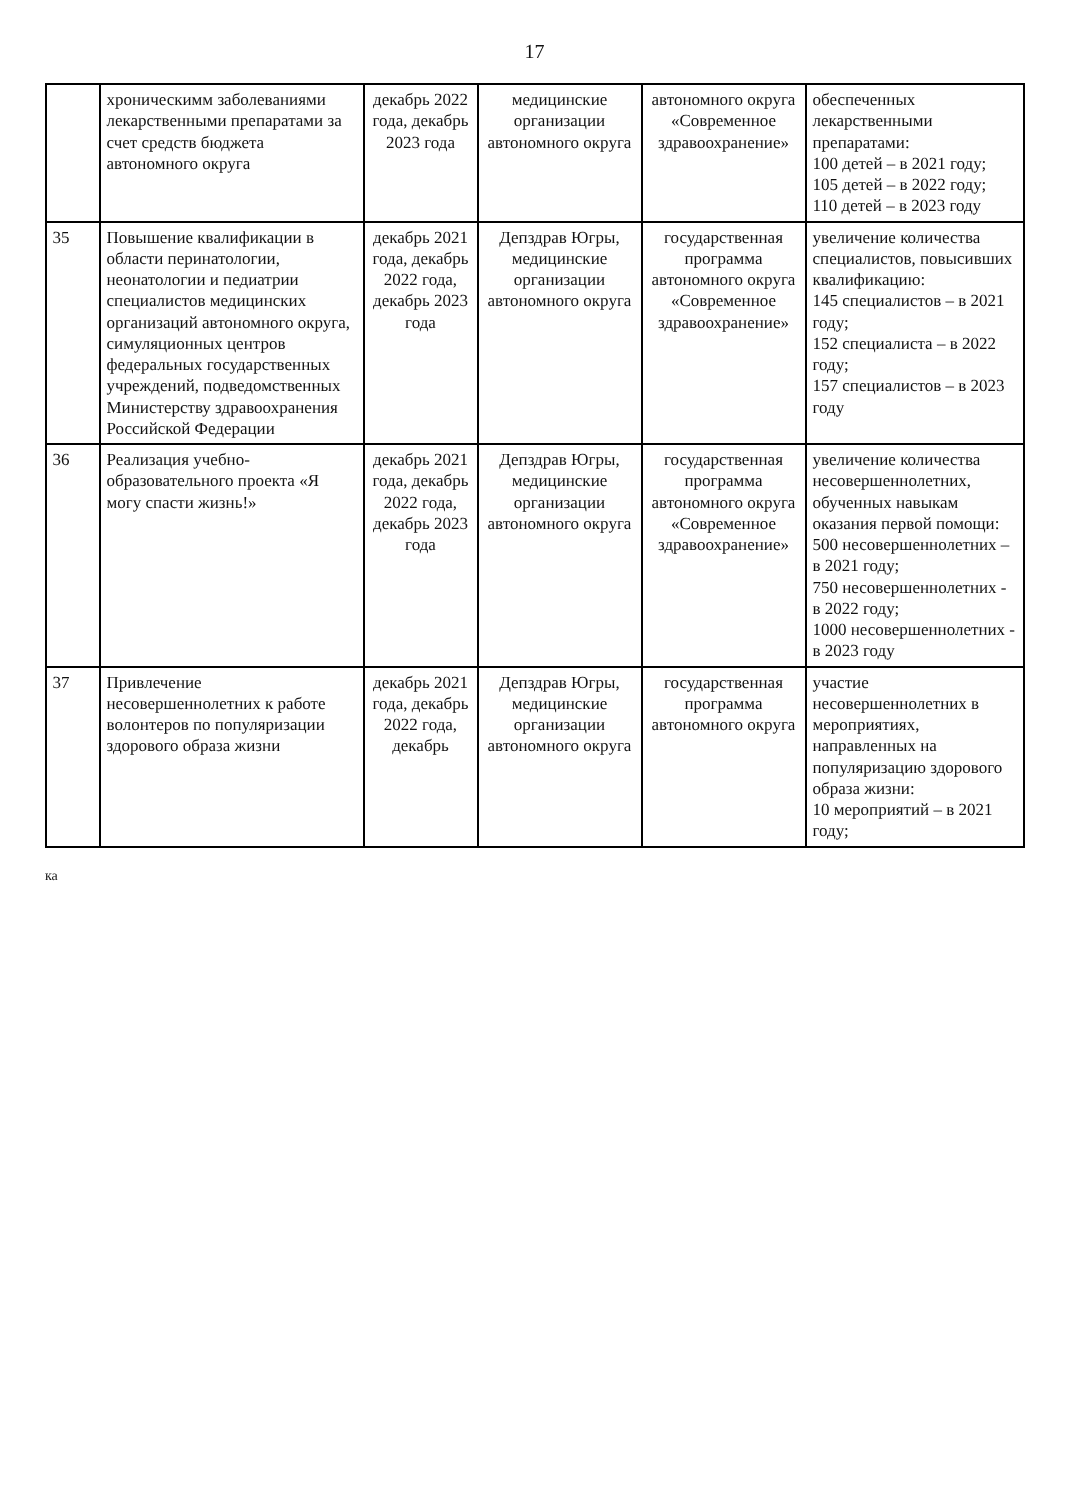17
| | хроническимм заболеваниями лекарственными препаратами за счет средств бюджета автономного округа | декабрь 2022 года, декабрь 2023 года | медицинские организации автономного округа | автономного округа «Современное здравоохранение» | обеспеченных лекарственными препаратами: 100 детей – в 2021 году; 105 детей – в 2022 году; 110 детей – в 2023 году |
| 35 | Повышение квалификации в области перинатологии, неонатологии и педиатрии специалистов медицинских организаций автономного округа, симуляционных центров федеральных государственных учреждений, подведомственных Министерству здравоохранения Российской Федерации | декабрь 2021 года, декабрь 2022 года, декабрь 2023 года | Депздрав Югры, медицинские организации автономного округа | государственная программа автономного округа «Современное здравоохранение» | увеличение количества специалистов, повысивших квалификацию: 145 специалистов – в 2021 году; 152 специалиста – в 2022 году; 157 специалистов – в 2023 году |
| 36 | Реализация учебно-образовательного проекта «Я могу спасти жизнь!» | декабрь 2021 года, декабрь 2022 года, декабрь 2023 года | Депздрав Югры, медицинские организации автономного округа | государственная программа автономного округа «Современное здравоохранение» | увеличение количества несовершеннолетних, обученных навыкам оказания первой помощи: 500 несовершеннолетних – в 2021 году; 750 несовершеннолетних - в 2022 году; 1000 несовершеннолетних - в 2023 году |
| 37 | Привлечение несовершеннолетних к работе волонтеров по популяризации здорового образа жизни | декабрь 2021 года, декабрь 2022 года, декабрь | Депздрав Югры, медицинские организации автономного округа | государственная программа автономного округа | участие несовершеннолетних в мероприятиях, направленных на популяризацию здорового образа жизни: 10 мероприятий – в 2021 году; |
ка